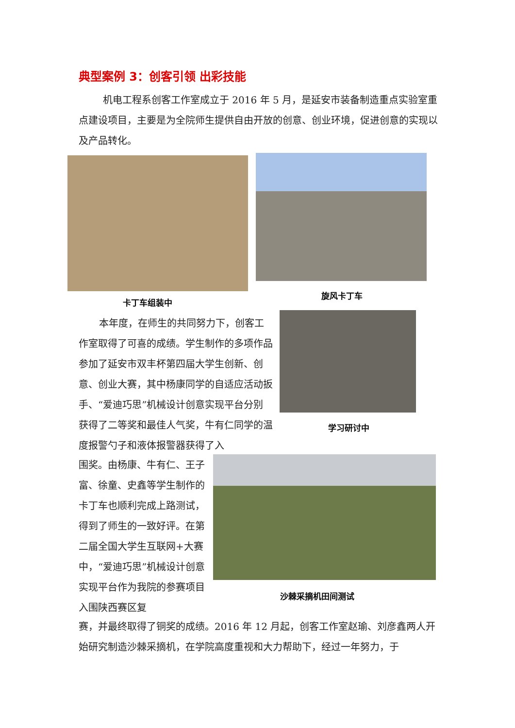典型案例 3：创客引领 出彩技能
机电工程系创客工作室成立于 2016 年 5 月，是延安市装备制造重点实验室重点建设项目，主要是为全院师生提供自由开放的创意、创业环境，促进创意的实现以及产品转化。
卡丁车组装中
旋风卡丁车
本年度，在师生的共同努力下，创客工作室取得了可喜的成绩。学生制作的多项作品参加了延安市双丰杯第四届大学生创新、创意、创业大赛，其中杨康同学的自适应活动扳手、“爱迪巧思”机械设计创意实现平台分别获得了二等奖和最佳人气奖，牛有仁同学的温度报警勺子和液体报警器获得了入
学习研讨中
围奖。由杨康、牛有仁、王子富、徐童、史鑫等学生制作的卡丁车也顺利完成上路测试，得到了师生的一致好评。在第二届全国大学生互联网+大赛中，“爱迪巧思”机械设计创意实现平台作为我院的参赛项目入围陕西赛区复
沙棘采摘机田间测试
赛，并最终取得了铜奖的成绩。2016 年 12 月起，创客工作室赵瑜、刘彦鑫两人开始研究制造沙棘采摘机，在学院高度重视和大力帮助下，经过一年努力，于